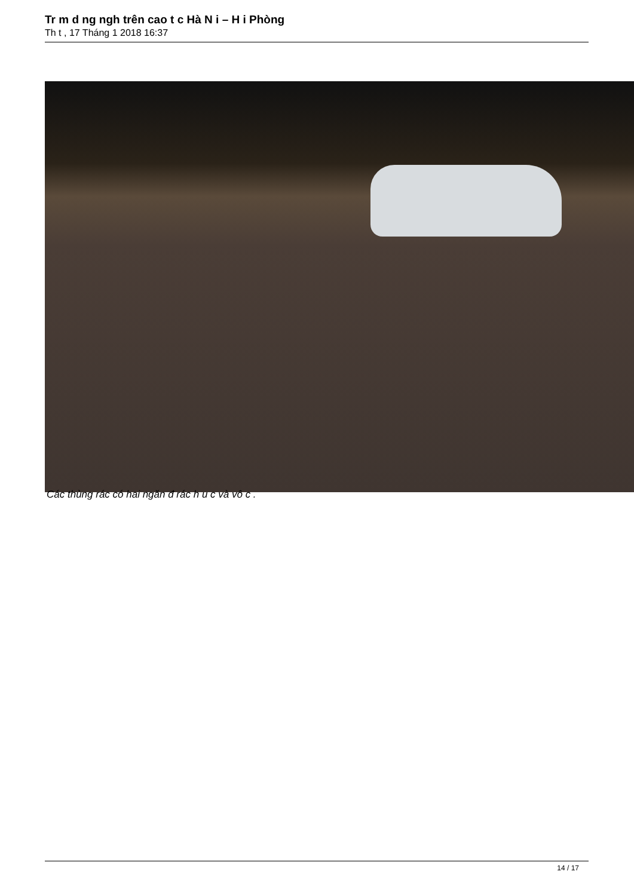Tr m d ng ngh trên cao t c Hà N i – H i Phòng
Th t , 17 Tháng 1 2018 16:37
Các thùng rác có hai ngăn đ rác h u c và vô c .
14 / 17